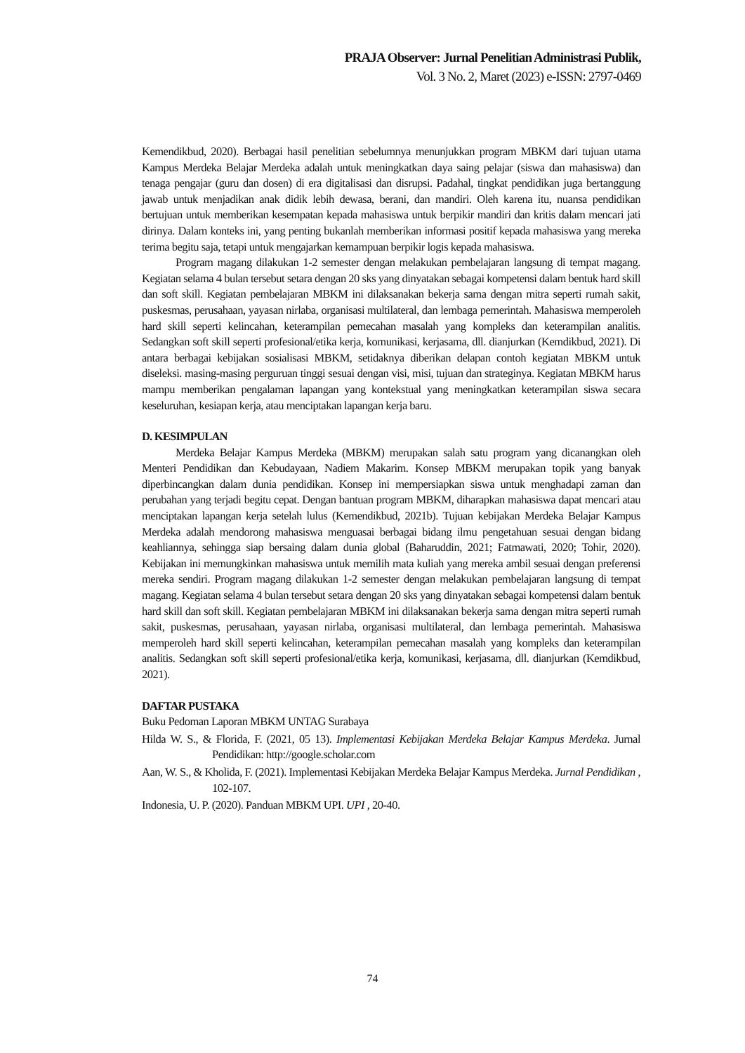PRAJA Observer: Jurnal Penelitian Administrasi Publik,
Vol. 3 No. 2, Maret (2023) e-ISSN: 2797-0469
Kemendikbud, 2020). Berbagai hasil penelitian sebelumnya menunjukkan program MBKM dari tujuan utama Kampus Merdeka Belajar Merdeka adalah untuk meningkatkan daya saing pelajar (siswa dan mahasiswa) dan tenaga pengajar (guru dan dosen) di era digitalisasi dan disrupsi. Padahal, tingkat pendidikan juga bertanggung jawab untuk menjadikan anak didik lebih dewasa, berani, dan mandiri. Oleh karena itu, nuansa pendidikan bertujuan untuk memberikan kesempatan kepada mahasiswa untuk berpikir mandiri dan kritis dalam mencari jati dirinya. Dalam konteks ini, yang penting bukanlah memberikan informasi positif kepada mahasiswa yang mereka terima begitu saja, tetapi untuk mengajarkan kemampuan berpikir logis kepada mahasiswa.
Program magang dilakukan 1-2 semester dengan melakukan pembelajaran langsung di tempat magang. Kegiatan selama 4 bulan tersebut setara dengan 20 sks yang dinyatakan sebagai kompetensi dalam bentuk hard skill dan soft skill. Kegiatan pembelajaran MBKM ini dilaksanakan bekerja sama dengan mitra seperti rumah sakit, puskesmas, perusahaan, yayasan nirlaba, organisasi multilateral, dan lembaga pemerintah. Mahasiswa memperoleh hard skill seperti kelincahan, keterampilan pemecahan masalah yang kompleks dan keterampilan analitis. Sedangkan soft skill seperti profesional/etika kerja, komunikasi, kerjasama, dll. dianjurkan (Kemdikbud, 2021). Di antara berbagai kebijakan sosialisasi MBKM, setidaknya diberikan delapan contoh kegiatan MBKM untuk diseleksi. masing-masing perguruan tinggi sesuai dengan visi, misi, tujuan dan strateginya. Kegiatan MBKM harus mampu memberikan pengalaman lapangan yang kontekstual yang meningkatkan keterampilan siswa secara keseluruhan, kesiapan kerja, atau menciptakan lapangan kerja baru.
D. KESIMPULAN
Merdeka Belajar Kampus Merdeka (MBKM) merupakan salah satu program yang dicanangkan oleh Menteri Pendidikan dan Kebudayaan, Nadiem Makarim. Konsep MBKM merupakan topik yang banyak diperbincangkan dalam dunia pendidikan. Konsep ini mempersiapkan siswa untuk menghadapi zaman dan perubahan yang terjadi begitu cepat. Dengan bantuan program MBKM, diharapkan mahasiswa dapat mencari atau menciptakan lapangan kerja setelah lulus (Kemendikbud, 2021b). Tujuan kebijakan Merdeka Belajar Kampus Merdeka adalah mendorong mahasiswa menguasai berbagai bidang ilmu pengetahuan sesuai dengan bidang keahliannya, sehingga siap bersaing dalam dunia global (Baharuddin, 2021; Fatmawati, 2020; Tohir, 2020). Kebijakan ini memungkinkan mahasiswa untuk memilih mata kuliah yang mereka ambil sesuai dengan preferensi mereka sendiri. Program magang dilakukan 1-2 semester dengan melakukan pembelajaran langsung di tempat magang. Kegiatan selama 4 bulan tersebut setara dengan 20 sks yang dinyatakan sebagai kompetensi dalam bentuk hard skill dan soft skill. Kegiatan pembelajaran MBKM ini dilaksanakan bekerja sama dengan mitra seperti rumah sakit, puskesmas, perusahaan, yayasan nirlaba, organisasi multilateral, dan lembaga pemerintah. Mahasiswa memperoleh hard skill seperti kelincahan, keterampilan pemecahan masalah yang kompleks dan keterampilan analitis. Sedangkan soft skill seperti profesional/etika kerja, komunikasi, kerjasama, dll. dianjurkan (Kemdikbud, 2021).
DAFTAR PUSTAKA
Buku Pedoman Laporan MBKM UNTAG Surabaya
Hilda W. S., & Florida, F. (2021, 05 13). Implementasi Kebijakan Merdeka Belajar Kampus Merdeka. Jurnal Pendidikan: http://google.scholar.com
Aan, W. S., & Kholida, F. (2021). Implementasi Kebijakan Merdeka Belajar Kampus Merdeka. Jurnal Pendidikan , 102-107.
Indonesia, U. P. (2020). Panduan MBKM UPI. UPI , 20-40.
74